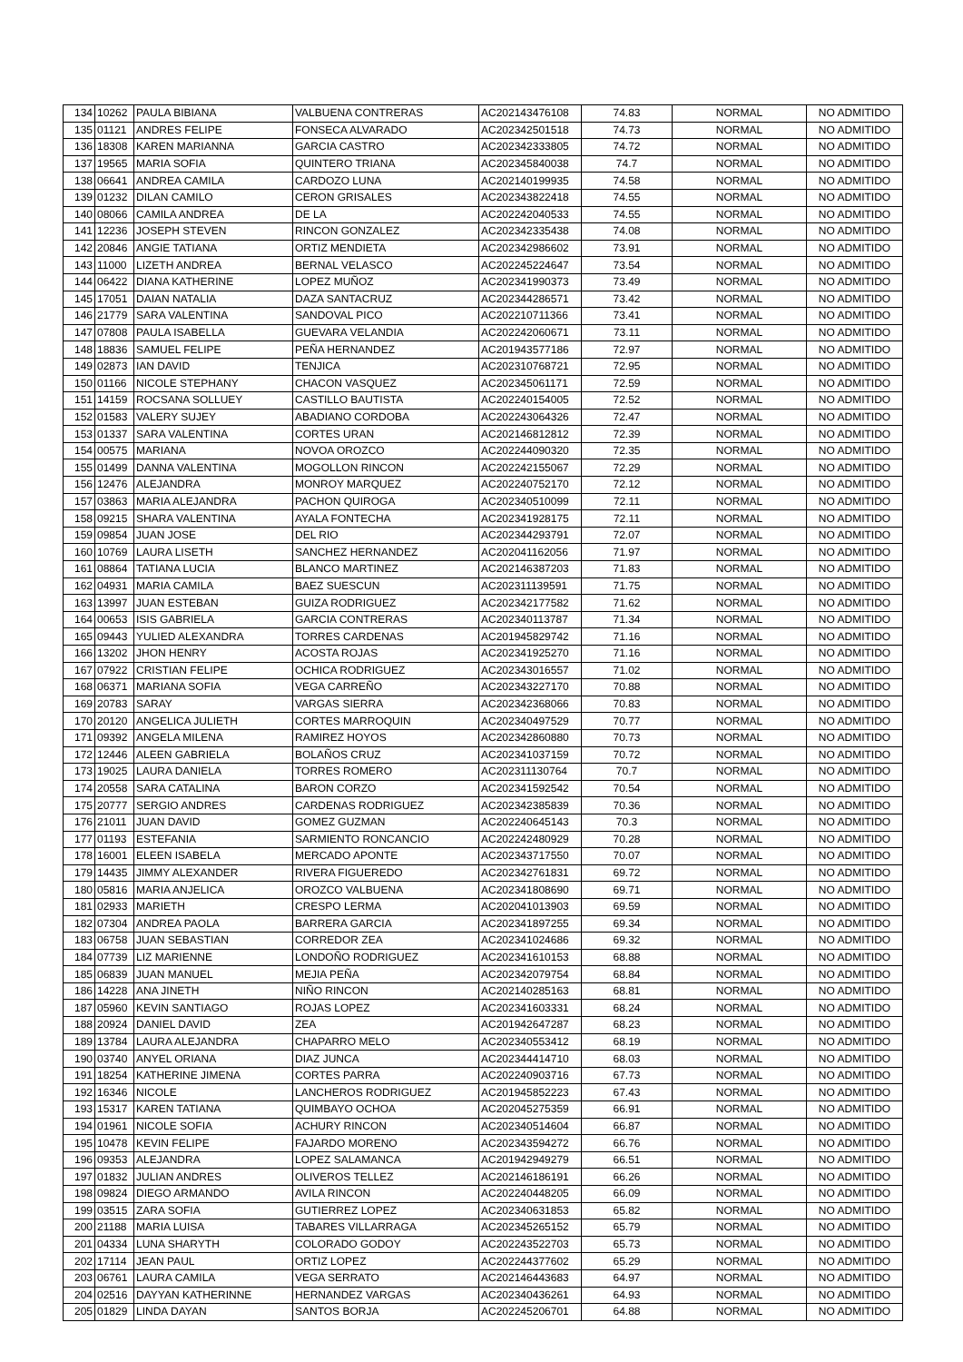| 134 | 10262 | PAULA BIBIANA | VALBUENA CONTRERAS | AC202143476108 | 74.83 | NORMAL | NO ADMITIDO |
| 135 | 01121 | ANDRES FELIPE | FONSECA ALVARADO | AC202342501518 | 74.73 | NORMAL | NO ADMITIDO |
| 136 | 18308 | KAREN MARIANNA | GARCIA CASTRO | AC202342333805 | 74.72 | NORMAL | NO ADMITIDO |
| 137 | 19565 | MARIA SOFIA | QUINTERO TRIANA | AC202345840038 | 74.7 | NORMAL | NO ADMITIDO |
| 138 | 06641 | ANDREA CAMILA | CARDOZO LUNA | AC202140199935 | 74.58 | NORMAL | NO ADMITIDO |
| 139 | 01232 | DILAN CAMILO | CERON GRISALES | AC202343822418 | 74.55 | NORMAL | NO ADMITIDO |
| 140 | 08066 | CAMILA ANDREA | DE LA | AC202242040533 | 74.55 | NORMAL | NO ADMITIDO |
| 141 | 12236 | JOSEPH STEVEN | RINCON GONZALEZ | AC202342335438 | 74.08 | NORMAL | NO ADMITIDO |
| 142 | 20846 | ANGIE TATIANA | ORTIZ MENDIETA | AC202342986602 | 73.91 | NORMAL | NO ADMITIDO |
| 143 | 11000 | LIZETH ANDREA | BERNAL VELASCO | AC202245224647 | 73.54 | NORMAL | NO ADMITIDO |
| 144 | 06422 | DIANA KATHERINE | LOPEZ MUÑOZ | AC202341990373 | 73.49 | NORMAL | NO ADMITIDO |
| 145 | 17051 | DAIAN NATALIA | DAZA SANTACRUZ | AC202344286571 | 73.42 | NORMAL | NO ADMITIDO |
| 146 | 21779 | SARA VALENTINA | SANDOVAL PICO | AC202210711366 | 73.41 | NORMAL | NO ADMITIDO |
| 147 | 07808 | PAULA ISABELLA | GUEVARA VELANDIA | AC202242060671 | 73.11 | NORMAL | NO ADMITIDO |
| 148 | 18836 | SAMUEL FELIPE | PEÑA HERNANDEZ | AC201943577186 | 72.97 | NORMAL | NO ADMITIDO |
| 149 | 02873 | IAN DAVID | TENJICA | AC202310768721 | 72.95 | NORMAL | NO ADMITIDO |
| 150 | 01166 | NICOLE STEPHANY | CHACON VASQUEZ | AC202345061171 | 72.59 | NORMAL | NO ADMITIDO |
| 151 | 14159 | ROCSANA SOLLUEY | CASTILLO BAUTISTA | AC202240154005 | 72.52 | NORMAL | NO ADMITIDO |
| 152 | 01583 | VALERY SUJEY | ABADIANO CORDOBA | AC202243064326 | 72.47 | NORMAL | NO ADMITIDO |
| 153 | 01337 | SARA VALENTINA | CORTES URAN | AC202146812812 | 72.39 | NORMAL | NO ADMITIDO |
| 154 | 00575 | MARIANA | NOVOA OROZCO | AC202244090320 | 72.35 | NORMAL | NO ADMITIDO |
| 155 | 01499 | DANNA VALENTINA | MOGOLLON RINCON | AC202242155067 | 72.29 | NORMAL | NO ADMITIDO |
| 156 | 12476 | ALEJANDRA | MONROY MARQUEZ | AC202240752170 | 72.12 | NORMAL | NO ADMITIDO |
| 157 | 03863 | MARIA ALEJANDRA | PACHON QUIROGA | AC202340510099 | 72.11 | NORMAL | NO ADMITIDO |
| 158 | 09215 | SHARA VALENTINA | AYALA FONTECHA | AC202341928175 | 72.11 | NORMAL | NO ADMITIDO |
| 159 | 09854 | JUAN JOSE | DEL RIO | AC202344293791 | 72.07 | NORMAL | NO ADMITIDO |
| 160 | 10769 | LAURA LISETH | SANCHEZ HERNANDEZ | AC202041162056 | 71.97 | NORMAL | NO ADMITIDO |
| 161 | 08864 | TATIANA LUCIA | BLANCO MARTINEZ | AC202146387203 | 71.83 | NORMAL | NO ADMITIDO |
| 162 | 04931 | MARIA CAMILA | BAEZ SUESCUN | AC202311139591 | 71.75 | NORMAL | NO ADMITIDO |
| 163 | 13997 | JUAN ESTEBAN | GUIZA RODRIGUEZ | AC202342177582 | 71.62 | NORMAL | NO ADMITIDO |
| 164 | 00653 | ISIS GABRIELA | GARCIA CONTRERAS | AC202340113787 | 71.34 | NORMAL | NO ADMITIDO |
| 165 | 09443 | YULIED ALEXANDRA | TORRES CARDENAS | AC201945829742 | 71.16 | NORMAL | NO ADMITIDO |
| 166 | 13202 | JHON HENRY | ACOSTA ROJAS | AC202341925270 | 71.16 | NORMAL | NO ADMITIDO |
| 167 | 07922 | CRISTIAN FELIPE | OCHICA RODRIGUEZ | AC202343016557 | 71.02 | NORMAL | NO ADMITIDO |
| 168 | 06371 | MARIANA SOFIA | VEGA CARREÑO | AC202343227170 | 70.88 | NORMAL | NO ADMITIDO |
| 169 | 20783 | SARAY | VARGAS SIERRA | AC202342368066 | 70.83 | NORMAL | NO ADMITIDO |
| 170 | 20120 | ANGELICA JULIETH | CORTES MARROQUIN | AC202340497529 | 70.77 | NORMAL | NO ADMITIDO |
| 171 | 09392 | ANGELA MILENA | RAMIREZ HOYOS | AC202342860880 | 70.73 | NORMAL | NO ADMITIDO |
| 172 | 12446 | ALEEN GABRIELA | BOLAÑOS CRUZ | AC202341037159 | 70.72 | NORMAL | NO ADMITIDO |
| 173 | 19025 | LAURA DANIELA | TORRES ROMERO | AC202311130764 | 70.7 | NORMAL | NO ADMITIDO |
| 174 | 20558 | SARA CATALINA | BARON CORZO | AC202341592542 | 70.54 | NORMAL | NO ADMITIDO |
| 175 | 20777 | SERGIO ANDRES | CARDENAS RODRIGUEZ | AC202342385839 | 70.36 | NORMAL | NO ADMITIDO |
| 176 | 21011 | JUAN DAVID | GOMEZ GUZMAN | AC202240645143 | 70.3 | NORMAL | NO ADMITIDO |
| 177 | 01193 | ESTEFANIA | SARMIENTO RONCANCIO | AC202242480929 | 70.28 | NORMAL | NO ADMITIDO |
| 178 | 16001 | ELEEN ISABELA | MERCADO APONTE | AC202343717550 | 70.07 | NORMAL | NO ADMITIDO |
| 179 | 14435 | JIMMY ALEXANDER | RIVERA FIGUEREDO | AC202342761831 | 69.72 | NORMAL | NO ADMITIDO |
| 180 | 05816 | MARIA ANJELICA | OROZCO VALBUENA | AC202341808690 | 69.71 | NORMAL | NO ADMITIDO |
| 181 | 02933 | MARIETH | CRESPO LERMA | AC202041013903 | 69.59 | NORMAL | NO ADMITIDO |
| 182 | 07304 | ANDREA PAOLA | BARRERA GARCIA | AC202341897255 | 69.34 | NORMAL | NO ADMITIDO |
| 183 | 06758 | JUAN SEBASTIAN | CORREDOR ZEA | AC202341024686 | 69.32 | NORMAL | NO ADMITIDO |
| 184 | 07739 | LIZ MARIENNE | LONDOÑO RODRIGUEZ | AC202341610153 | 68.88 | NORMAL | NO ADMITIDO |
| 185 | 06839 | JUAN MANUEL | MEJIA PEÑA | AC202342079754 | 68.84 | NORMAL | NO ADMITIDO |
| 186 | 14228 | ANA JINETH | NIÑO RINCON | AC202140285163 | 68.81 | NORMAL | NO ADMITIDO |
| 187 | 05960 | KEVIN SANTIAGO | ROJAS LOPEZ | AC202341603331 | 68.24 | NORMAL | NO ADMITIDO |
| 188 | 20924 | DANIEL DAVID | ZEA | AC201942647287 | 68.23 | NORMAL | NO ADMITIDO |
| 189 | 13784 | LAURA ALEJANDRA | CHAPARRO MELO | AC202340553412 | 68.19 | NORMAL | NO ADMITIDO |
| 190 | 03740 | ANYEL ORIANA | DIAZ JUNCA | AC202344414710 | 68.03 | NORMAL | NO ADMITIDO |
| 191 | 18254 | KATHERINE JIMENA | CORTES PARRA | AC202240903716 | 67.73 | NORMAL | NO ADMITIDO |
| 192 | 16346 | NICOLE | LANCHEROS RODRIGUEZ | AC201945852223 | 67.43 | NORMAL | NO ADMITIDO |
| 193 | 15317 | KAREN TATIANA | QUIMBAYO OCHOA | AC202045275359 | 66.91 | NORMAL | NO ADMITIDO |
| 194 | 01961 | NICOLE SOFIA | ACHURY RINCON | AC202340514604 | 66.87 | NORMAL | NO ADMITIDO |
| 195 | 10478 | KEVIN FELIPE | FAJARDO MORENO | AC202343594272 | 66.76 | NORMAL | NO ADMITIDO |
| 196 | 09353 | ALEJANDRA | LOPEZ SALAMANCA | AC201942949279 | 66.51 | NORMAL | NO ADMITIDO |
| 197 | 01832 | JULIAN ANDRES | OLIVEROS TELLEZ | AC202146186191 | 66.26 | NORMAL | NO ADMITIDO |
| 198 | 09824 | DIEGO ARMANDO | AVILA RINCON | AC202240448205 | 66.09 | NORMAL | NO ADMITIDO |
| 199 | 03515 | ZARA SOFIA | GUTIERREZ LOPEZ | AC202340631853 | 65.82 | NORMAL | NO ADMITIDO |
| 200 | 21188 | MARIA LUISA | TABARES VILLARRAGA | AC202345265152 | 65.79 | NORMAL | NO ADMITIDO |
| 201 | 04334 | LUNA SHARYTH | COLORADO GODOY | AC202243522703 | 65.73 | NORMAL | NO ADMITIDO |
| 202 | 17114 | JEAN PAUL | ORTIZ LOPEZ | AC202244377602 | 65.29 | NORMAL | NO ADMITIDO |
| 203 | 06761 | LAURA CAMILA | VEGA SERRATO | AC202146443683 | 64.97 | NORMAL | NO ADMITIDO |
| 204 | 02516 | DAYYAN KATHERINNE | HERNANDEZ VARGAS | AC202340436261 | 64.93 | NORMAL | NO ADMITIDO |
| 205 | 01829 | LINDA DAYAN | SANTOS BORJA | AC202245206701 | 64.88 | NORMAL | NO ADMITIDO |